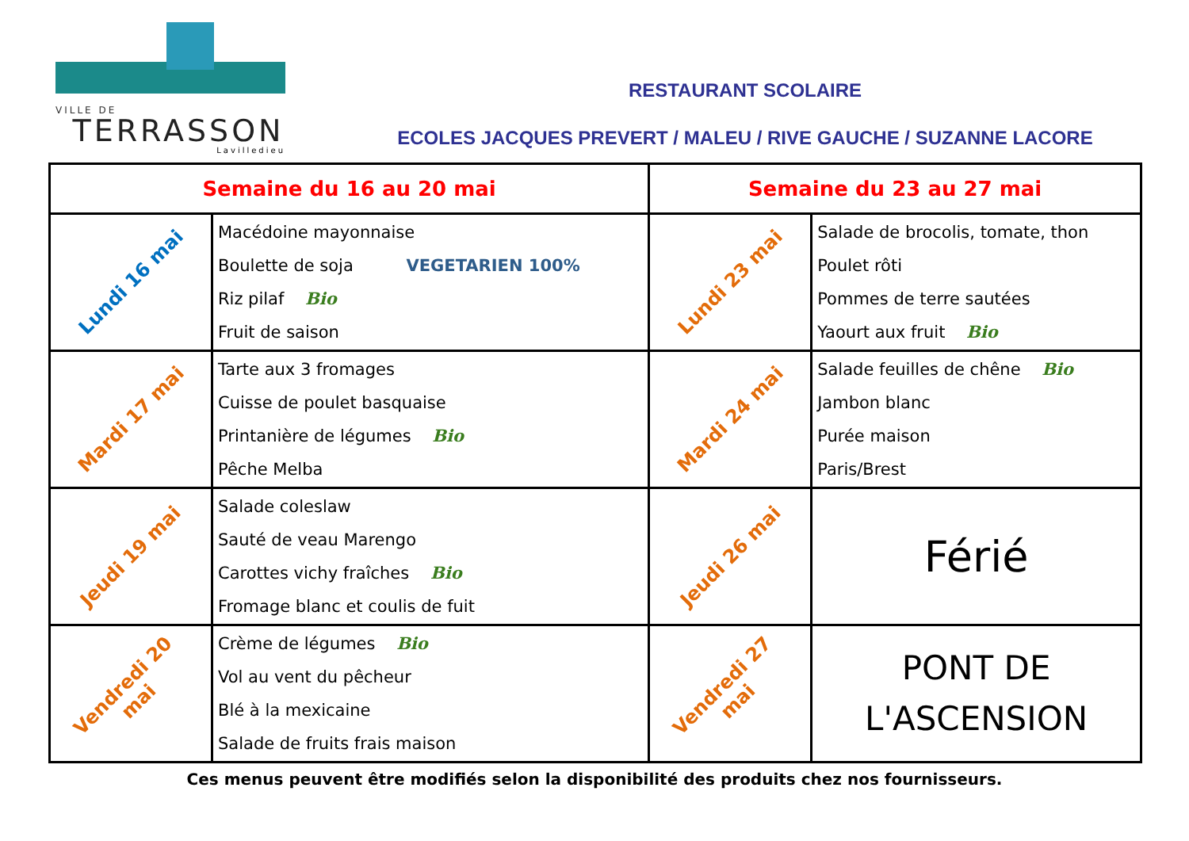VILLE DE
TERRASSON
Lavilledieu
RESTAURANT SCOLAIRE
ECOLES JACQUES PREVERT / MALEU / RIVE GAUCHE / SUZANNE LACORE
| Semaine du 16 au 20 mai | | Semaine du 23 au 27 mai | |
| --- | --- | --- | --- |
| Lundi 16 mai | Macédoine mayonnaise Boulette de soja VEGETARIEN 100% Riz pilaf Bio Fruit de saison | Lundi 23 mai | Salade de brocolis, tomate, thon Poulet rôti Pommes de terre sautées Yaourt aux fruit Bio |
| Mardi 17 mai | Tarte aux 3 fromages Cuisse de poulet basquaise Printanière de légumes Bio Pêche Melba | Mardi 24 mai | Salade feuilles de chêne Bio Jambon blanc Purée maison Paris/Brest |
| Jeudi 19 mai | Salade coleslaw Sauté de veau Marengo Carottes vichy fraîches Bio Fromage blanc et coulis de fuit | Jeudi 26 mai | Férié |
| Vendredi 20 mai | Crème de légumes Bio Vol au vent du pêcheur Blé à la mexicaine Salade de fruits frais maison | Vendredi 27 mai | PONT DE L'ASCENSION |
Ces menus peuvent être modifiés selon la disponibilité des produits chez nos fournisseurs.